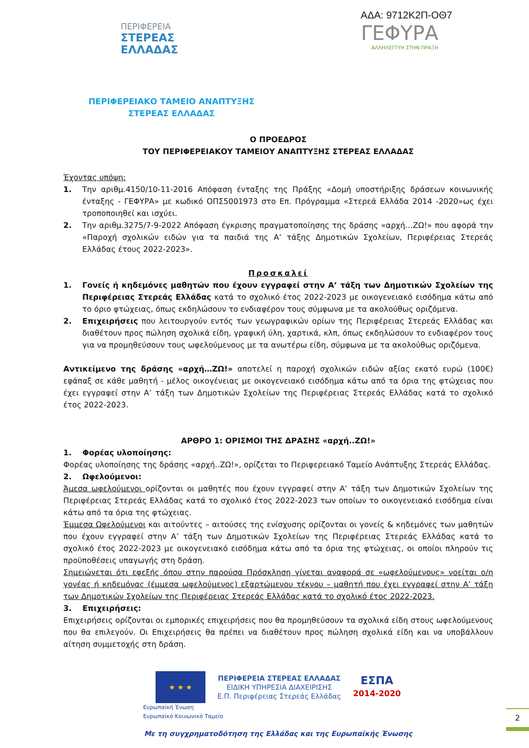ΑΔΑ: 9712Κ2Π-ΟΘ7
ΠΕΡΙΦΕΡΕΙΑ
ΣΤΕΡΕΑΣ
ΕΛΛΑΔΑΣ
ΓΕΦΥΡΑ
ΑΛΛΗΛΕΓΓΥΗ ΣΤΗΝ ΠΡΑΞΗ
ΠΕΡΙΦΕΡΕΙΑΚΟ ΤΑΜΕΙΟ ΑΝΑΠΤΥΞΗΣ ΣΤΕΡΕΑΣ ΕΛΛΑΔΑΣ
Ο ΠΡΟΕΔΡΟΣ
ΤΟΥ ΠΕΡΙΦΕΡΕΙΑΚΟΥ ΤΑΜΕΙΟΥ ΑΝΑΠΤΥΞΗΣ ΣΤΕΡΕΑΣ ΕΛΛΑΔΑΣ
Έχοντας υπόψη:
1. Την αριθμ.4150/10-11-2016 Απόφαση ένταξης της Πράξης «Δομή υποστήριξης δράσεων κοινωνικής ένταξης - ΓΕΦΥΡΑ» με κωδικό ΟΠΣ5001973 στο Επ. Πρόγραμμα «Στερεά Ελλάδα 2014 -2020»ως έχει τροποποιηθεί και ισχύει.
2. Την αριθμ.3275/7-9-2022 Απόφαση έγκρισης πραγματοποίησης της δράσης «αρχή…ΖΩ!» που αφορά την «Παροχή σχολικών ειδών για τα παιδιά της Α’ τάξης Δημοτικών Σχολείων, Περιφέρειας Στερεάς Ελλάδας έτους 2022-2023».
Προσκαλεί
1. Γονείς ή κηδεμόνες μαθητών που έχουν εγγραφεί στην Α’ τάξη των Δημοτικών Σχολείων της Περιφέρειας Στερεάς Ελλάδας κατά το σχολικό έτος 2022-2023 με οικογενειακό εισόδημα κάτω από το όριο φτώχειας, όπως εκδηλώσουν το ενδιαφέρον τους σύμφωνα με τα ακολούθως οριζόμενα.
2. Επιχειρήσεις που λειτουργούν εντός των γεωγραφικών ορίων της Περιφέρειας Στερεάς Ελλάδας και διαθέτουν προς πώληση σχολικά είδη, γραφική ύλη, χαρτικά, κλπ, όπως εκδηλώσουν το ενδιαφέρον τους για να προμηθεύσουν τους ωφελούμενους με τα ανωτέρω είδη, σύμφωνα με τα ακολούθως οριζόμενα.
Αντικείμενο της δράσης «αρχή…ΖΩ!» αποτελεί η παροχή σχολικών ειδών αξίας εκατό ευρώ (100€) εφάπαξ σε κάθε μαθητή - μέλος οικογένειας με οικογενειακό εισόδημα κάτω από τα όρια της φτώχειας που έχει εγγραφεί στην Α’ τάξη των Δημοτικών Σχολείων της Περιφέρειας Στερεάς Ελλάδας κατά το σχολικό έτος 2022-2023.
ΑΡΘΡΟ 1: ΟΡΙΣΜΟΙ ΤΗΣ ΔΡΑΣΗΣ «αρχή..ΖΩ!»
1. Φορέας υλοποίησης:
Φορέας υλοποίησης της δράσης «αρχή..ΖΩ!», ορίζεται το Περιφερειακό Ταμείο Ανάπτυξης Στερεάς Ελλάδας.
2. Ωφελούμενοι:
Άμεσα ωφελούμενοι ορίζονται οι μαθητές που έχουν εγγραφεί στην Α’ τάξη των Δημοτικών Σχολείων της Περιφέρειας Στερεάς Ελλάδας κατά το σχολικό έτος 2022-2023 των οποίων το οικογενειακό εισόδημα είναι κάτω από τα όρια της φτώχειας.
Έμμεσα Ωφελούμενοι και αιτούντες – αιτούσες της ενίσχυσης ορίζονται οι γονείς & κηδεμόνες των μαθητών που έχουν εγγραφεί στην Α’ τάξη των Δημοτικών Σχολείων της Περιφέρειας Στερεάς Ελλάδας κατά το σχολικό έτος 2022-2023 με οικογενειακό εισόδημα κάτω από τα όρια της φτώχειας, οι οποίοι πληρούν τις προϋποθέσεις υπαγωγής στη δράση.
Σημειώνεται ότι εφεξής όπου στην παρούσα Πρόσκληση γίνεται αναφορά σε «ωφελούμενους» νοείται ο/η γονέας ή κηδεμόνας (έμμεσα ωφελούμενος) εξαρτώμενου τέκνου – μαθητή που έχει εγγραφεί στην Α’ τάξη των Δημοτικών Σχολείων της Περιφέρειας Στερεάς Ελλάδας κατά το σχολικό έτος 2022-2023.
3. Επιχειρήσεις:
Επιχειρήσεις ορίζονται οι εμπορικές επιχειρήσεις που θα προμηθεύσουν τα σχολικά είδη στους ωφελούμενους που θα επιλεγούν. Οι Επιχειρήσεις θα πρέπει να διαθέτουν προς πώληση σχολικά είδη και να υποβάλλουν αίτηση συμμετοχής στη δράση.
★ ★ ★
ΠΕΡΙΦΕΡΕΙΑ ΣΤΕΡΕΑΣ ΕΛΛΑΔΑΣ
ΕΙΔΙΚΗ ΥΠΗΡΕΣΙΑ ΔΙΑΧΕΙΡΙΣΗΣ
Ε.Π. Περιφέρειας Στερεάς Ελλάδας
ΕΣΠΑ
2014-2020
Ευρωπαϊκή Ένωση
Ευρωπαϊκό Κοινωνικό Ταμείο
Με τη συγχρηματοδότηση της Ελλάδας και της Ευρωπαϊκής Ένωσης
2